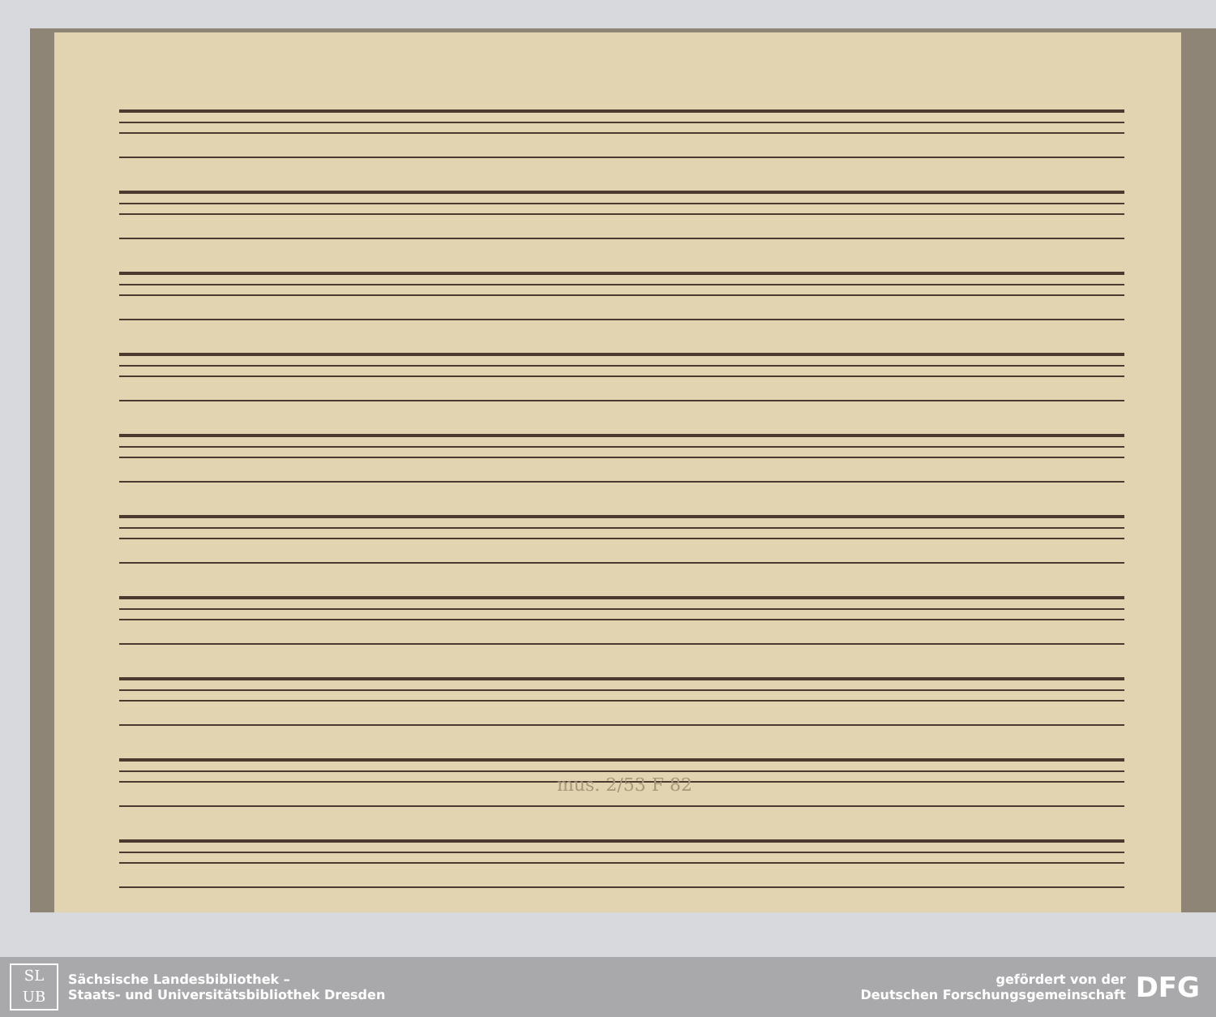mus. 2/53 F 82
SL
UB
Sächsische Landesbibliothek –
Staats- und Universitätsbibliothek Dresden
gefördert von der
Deutschen Forschungsgemeinschaft
DFG